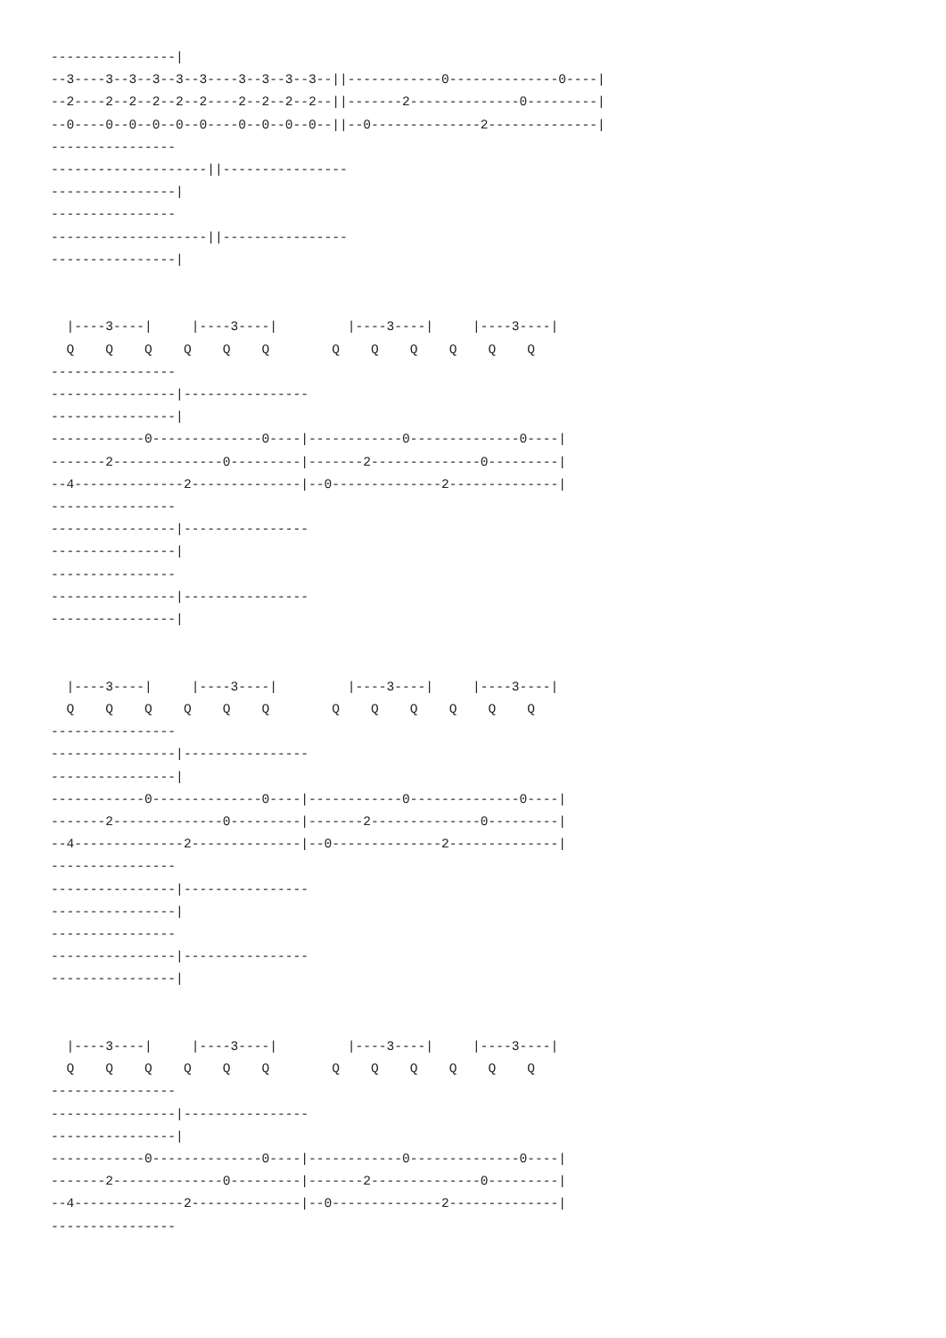----------------|
--3----3--3--3--3--3----3--3--3--3--||------------0--------------0----|
--2----2--2--2--2--2----2--2--2--2--||-------2--------------0---------|
--0----0--0--0--0--0----0--0--0--0--||--0--------------2--------------|
----------------
--------------------||----------------
----------------|
----------------
--------------------||----------------
----------------|


  |----3----|     |----3----|         |----3----|     |----3----|
  Q    Q    Q    Q    Q    Q        Q    Q    Q    Q    Q    Q
----------------
----------------|----------------
----------------|
------------0--------------0----|------------0--------------0----|
-------2--------------0---------|-------2--------------0---------|
--4--------------2--------------|--0--------------2--------------|
----------------
----------------|----------------
----------------|
----------------
----------------|----------------
----------------|


  |----3----|     |----3----|         |----3----|     |----3----|
  Q    Q    Q    Q    Q    Q        Q    Q    Q    Q    Q    Q
----------------
----------------|----------------
----------------|
------------0--------------0----|------------0--------------0----|
-------2--------------0---------|-------2--------------0---------|
--4--------------2--------------|--0--------------2--------------|
----------------
----------------|----------------
----------------|
----------------
----------------|----------------
----------------|


  |----3----|     |----3----|         |----3----|     |----3----|
  Q    Q    Q    Q    Q    Q        Q    Q    Q    Q    Q    Q
----------------
----------------|----------------
----------------|
------------0--------------0----|------------0--------------0----|
-------2--------------0---------|-------2--------------0---------|
--4--------------2--------------|--0--------------2--------------|
----------------